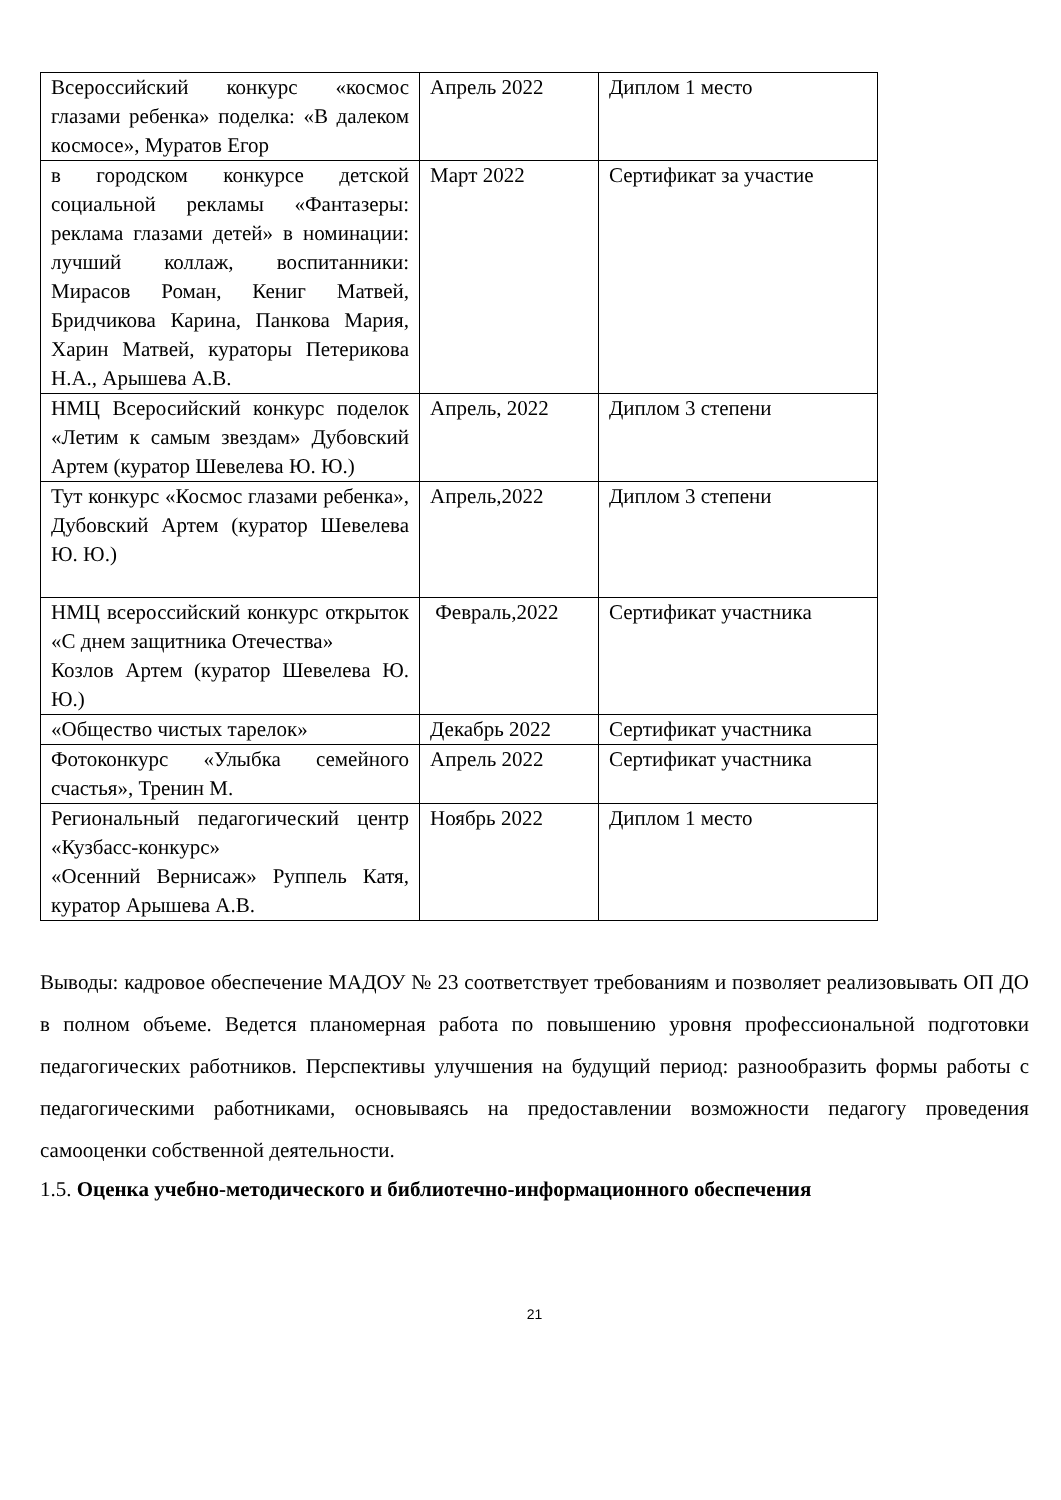| Всероссийский конкурс «космос глазами ребенка» поделка: «В далеком космосе», Муратов Егор | Апрель 2022 | Диплом 1 место |
| в городском конкурсе детской социальной рекламы «Фантазеры: реклама глазами детей» в номинации: лучший коллаж, воспитанники: Мирасов Роман, Кениг Матвей, Бридчикова Карина, Панкова Мария, Харин Матвей, кураторы Петерикова Н.А., Арышева А.В. | Март 2022 | Сертификат за участие |
| НМЦ Всеросийский конкурс поделок «Летим к самым звездам» Дубовский Артем (куратор Шевелева Ю. Ю.) | Апрель, 2022 | Диплом 3 степени |
| Тут конкурс «Космос глазами ребенка», Дубовский Артем (куратор Шевелева Ю. Ю.) | Апрель,2022 | Диплом 3 степени |
| НМЦ всероссийский конкурс открыток «С днем защитника Отечества» Козлов Артем (куратор Шевелева Ю. Ю.) | Февраль,2022 | Сертификат участника |
| «Общество чистых тарелок» | Декабрь 2022 | Сертификат участника |
| Фотоконкурс «Улыбка семейного счастья», Тренин М. | Апрель 2022 | Сертификат участника |
| Региональный педагогический центр «Кузбасс-конкурс» «Осенний Вернисаж» Руппель Катя, куратор Арышева А.В. | Ноябрь 2022 | Диплом 1 место |
Выводы: кадровое обеспечение МАДОУ № 23 соответствует требованиям и позволяет реализовывать ОП ДО в полном объеме. Ведется планомерная работа по повышению уровня профессиональной подготовки педагогических работников. Перспективы улучшения на будущий период: разнообразить формы работы с педагогическими работниками, основываясь на предоставлении возможности педагогу проведения самооценки собственной деятельности.
1.5. Оценка учебно-методического и библиотечно-информационного обеспечения
21